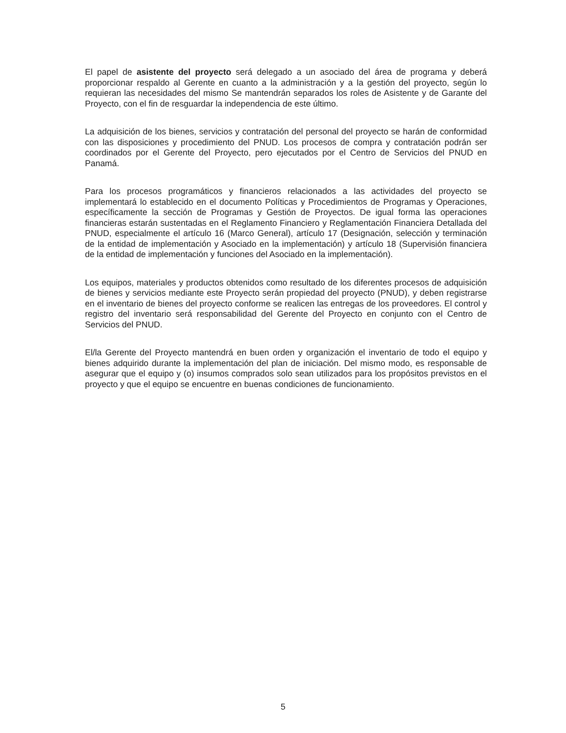El papel de asistente del proyecto será delegado a un asociado del área de programa y deberá proporcionar respaldo al Gerente en cuanto a la administración y a la gestión del proyecto, según lo requieran las necesidades del mismo Se mantendrán separados los roles de Asistente y de Garante del Proyecto, con el fin de resguardar la independencia de este último.
La adquisición de los bienes, servicios y contratación del personal del proyecto se harán de conformidad con las disposiciones y procedimiento del PNUD. Los procesos de compra y contratación podrán ser coordinados por el Gerente del Proyecto, pero ejecutados por el Centro de Servicios del PNUD en Panamá.
Para los procesos programáticos y financieros relacionados a las actividades del proyecto se implementará lo establecido en el documento Políticas y Procedimientos de Programas y Operaciones, específicamente la sección de Programas y Gestión de Proyectos. De igual forma las operaciones financieras estarán sustentadas en el Reglamento Financiero y Reglamentación Financiera Detallada del PNUD, especialmente el artículo 16 (Marco General), artículo 17 (Designación, selección y terminación de la entidad de implementación y Asociado en la implementación) y artículo 18 (Supervisión financiera de la entidad de implementación y funciones del Asociado en la implementación).
Los equipos, materiales y productos obtenidos como resultado de los diferentes procesos de adquisición de bienes y servicios mediante este Proyecto serán propiedad del proyecto (PNUD), y deben registrarse en el inventario de bienes del proyecto conforme se realicen las entregas de los proveedores. El control y registro del inventario será responsabilidad del Gerente del Proyecto en conjunto con el Centro de Servicios del PNUD.
El/la Gerente del Proyecto mantendrá en buen orden y organización el inventario de todo el equipo y bienes adquirido durante la implementación del plan de iniciación. Del mismo modo, es responsable de asegurar que el equipo y (o) insumos comprados solo sean utilizados para los propósitos previstos en el proyecto y que el equipo se encuentre en buenas condiciones de funcionamiento.
5